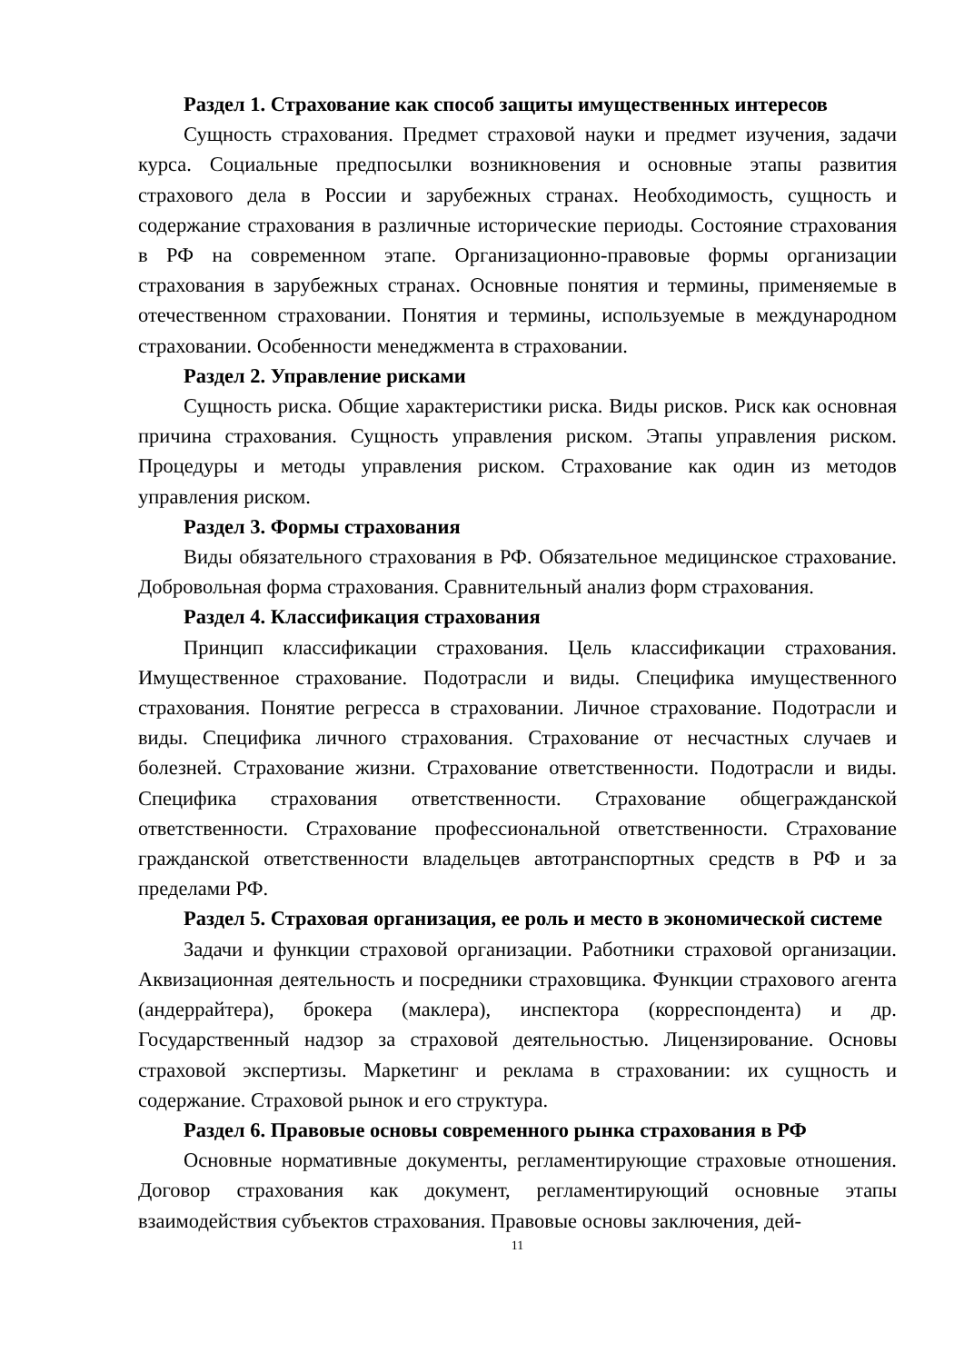Раздел 1. Страхование как способ защиты имущественных интересов
Сущность страхования. Предмет страховой науки и предмет изучения, задачи курса. Социальные предпосылки возникновения и основные этапы развития страхового дела в России и зарубежных странах. Необходимость, сущность и содержание страхования в различные исторические периоды. Состояние страхования в РФ на современном этапе. Организационно-правовые формы организации страхования в зарубежных странах. Основные понятия и термины, применяемые в отечественном страховании. Понятия и термины, используемые в международном страховании. Особенности менеджмента в страховании.
Раздел 2. Управление рисками
Сущность риска. Общие характеристики риска. Виды рисков. Риск как основная причина страхования. Сущность управления риском. Этапы управления риском. Процедуры и методы управления риском. Страхование как один из методов управления риском.
Раздел 3. Формы страхования
Виды обязательного страхования в РФ. Обязательное медицинское страхование. Добровольная форма страхования. Сравнительный анализ форм страхования.
Раздел 4. Классификация страхования
Принцип классификации страхования. Цель классификации страхования. Имущественное страхование. Подотрасли и виды. Специфика имущественного страхования. Понятие регресса в страховании. Личное страхование. Подотрасли и виды. Специфика личного страхования. Страхование от несчастных случаев и болезней. Страхование жизни. Страхование ответственности. Подотрасли и виды. Специфика страхования ответственности. Страхование общегражданской ответственности. Страхование профессиональной ответственности. Страхование гражданской ответственности владельцев автотранспортных средств в РФ и за пределами РФ.
Раздел 5. Страховая организация, ее роль и место в экономической системе
Задачи и функции страховой организации. Работники страховой организации. Аквизационная деятельность и посредники страховщика. Функции страхового агента (андеррайтера), брокера (маклера), инспектора (корреспондента) и др. Государственный надзор за страховой деятельностью. Лицензирование. Основы страховой экспертизы. Маркетинг и реклама в страховании: их сущность и содержание. Страховой рынок и его структура.
Раздел 6. Правовые основы современного рынка страхования в РФ
Основные нормативные документы, регламентирующие страховые отношения. Договор страхования как документ, регламентирующий основные этапы взаимодействия субъектов страхования. Правовые основы заключения, дей-
11